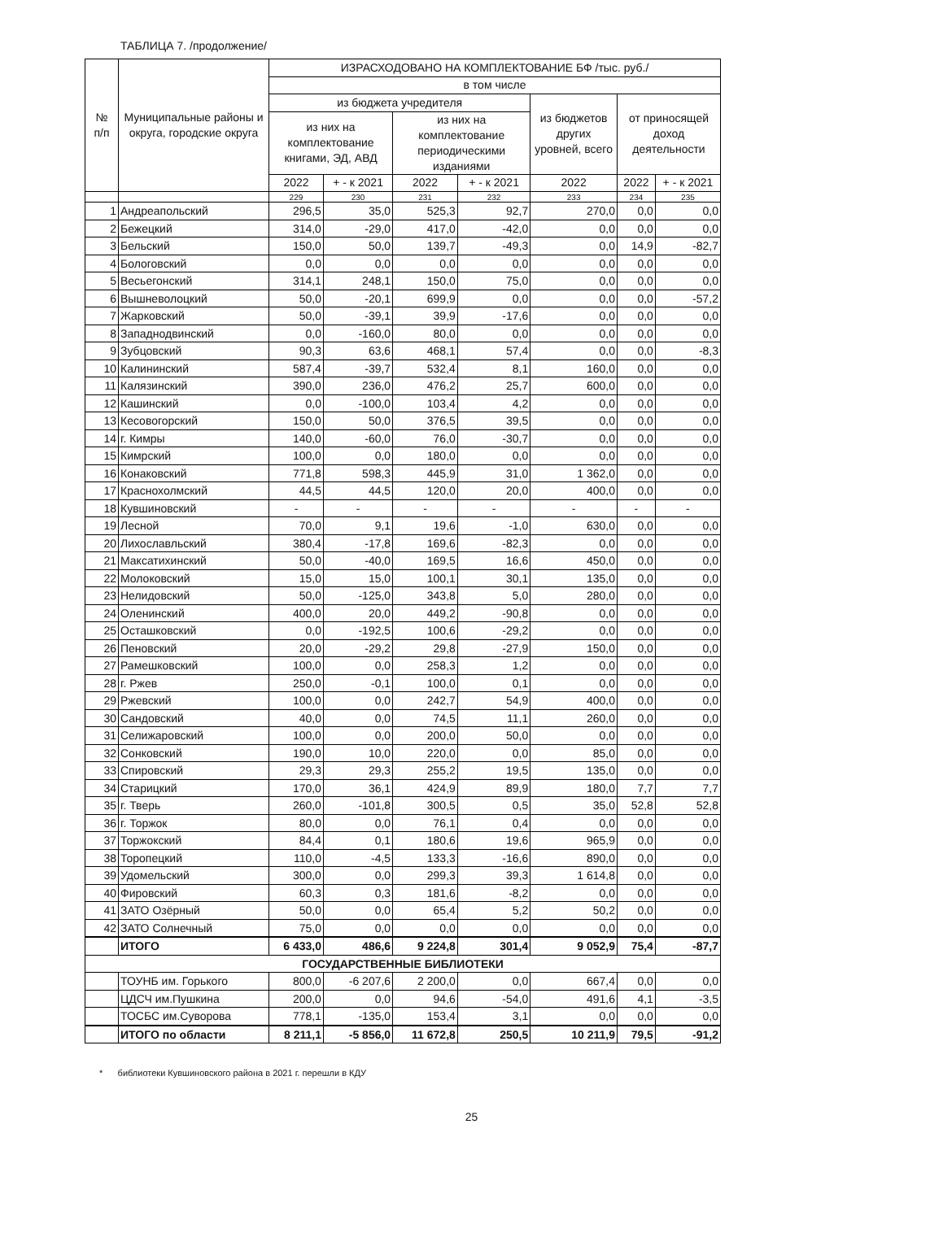ТАБЛИЦА 7. /продолжение/
| № п/п | Муниципальные районы и округа, городские округа | ИЗРАСХОДОВАНО НА КОМПЛЕКТОВАНИЕ БФ /тыс. руб./ | | | | | | |
| --- | --- | --- | --- | --- | --- | --- | --- | --- |
| | | в том числе | | | | | | |
| | | из бюджета учредителя | | | | из бюджетов других уровней, всего | от приносящей доход деятельности | |
| | | из них на комплектование книгами, ЭД, АВД | | из них на комплектование периодическими изданиями | | | | |
| | | 2022 | + - к 2021 | 2022 | + - к 2021 | 2022 | 2022 | + - к 2021 |
| | | 229 | 230 | 231 | 232 | 233 | 234 | 235 |
| 1 | Андреапольский | 296,5 | 35,0 | 525,3 | 92,7 | 270,0 | 0,0 | 0,0 |
| 2 | Бежецкий | 314,0 | -29,0 | 417,0 | -42,0 | 0,0 | 0,0 | 0,0 |
| 3 | Бельский | 150,0 | 50,0 | 139,7 | -49,3 | 0,0 | 14,9 | -82,7 |
| 4 | Бологовский | 0,0 | 0,0 | 0,0 | 0,0 | 0,0 | 0,0 | 0,0 |
| 5 | Весьегонский | 314,1 | 248,1 | 150,0 | 75,0 | 0,0 | 0,0 | 0,0 |
| 6 | Вышневолоцкий | 50,0 | -20,1 | 699,9 | 0,0 | 0,0 | 0,0 | -57,2 |
| 7 | Жарковский | 50,0 | -39,1 | 39,9 | -17,6 | 0,0 | 0,0 | 0,0 |
| 8 | Западнодвинский | 0,0 | -160,0 | 80,0 | 0,0 | 0,0 | 0,0 | 0,0 |
| 9 | Зубцовский | 90,3 | 63,6 | 468,1 | 57,4 | 0,0 | 0,0 | -8,3 |
| 10 | Калининский | 587,4 | -39,7 | 532,4 | 8,1 | 160,0 | 0,0 | 0,0 |
| 11 | Калязинский | 390,0 | 236,0 | 476,2 | 25,7 | 600,0 | 0,0 | 0,0 |
| 12 | Кашинский | 0,0 | -100,0 | 103,4 | 4,2 | 0,0 | 0,0 | 0,0 |
| 13 | Кесовогорский | 150,0 | 50,0 | 376,5 | 39,5 | 0,0 | 0,0 | 0,0 |
| 14 | г. Кимры | 140,0 | -60,0 | 76,0 | -30,7 | 0,0 | 0,0 | 0,0 |
| 15 | Кимрский | 100,0 | 0,0 | 180,0 | 0,0 | 0,0 | 0,0 | 0,0 |
| 16 | Конаковский | 771,8 | 598,3 | 445,9 | 31,0 | 1 362,0 | 0,0 | 0,0 |
| 17 | Краснохолмский | 44,5 | 44,5 | 120,0 | 20,0 | 400,0 | 0,0 | 0,0 |
| 18 | Кувшиновский | - | - | - | - | - | - | - |
| 19 | Лесной | 70,0 | 9,1 | 19,6 | -1,0 | 630,0 | 0,0 | 0,0 |
| 20 | Лихославльский | 380,4 | -17,8 | 169,6 | -82,3 | 0,0 | 0,0 | 0,0 |
| 21 | Максатихинский | 50,0 | -40,0 | 169,5 | 16,6 | 450,0 | 0,0 | 0,0 |
| 22 | Молоковский | 15,0 | 15,0 | 100,1 | 30,1 | 135,0 | 0,0 | 0,0 |
| 23 | Нелидовский | 50,0 | -125,0 | 343,8 | 5,0 | 280,0 | 0,0 | 0,0 |
| 24 | Оленинский | 400,0 | 20,0 | 449,2 | -90,8 | 0,0 | 0,0 | 0,0 |
| 25 | Осташковский | 0,0 | -192,5 | 100,6 | -29,2 | 0,0 | 0,0 | 0,0 |
| 26 | Пеновский | 20,0 | -29,2 | 29,8 | -27,9 | 150,0 | 0,0 | 0,0 |
| 27 | Рамешковский | 100,0 | 0,0 | 258,3 | 1,2 | 0,0 | 0,0 | 0,0 |
| 28 | г. Ржев | 250,0 | -0,1 | 100,0 | 0,1 | 0,0 | 0,0 | 0,0 |
| 29 | Ржевский | 100,0 | 0,0 | 242,7 | 54,9 | 400,0 | 0,0 | 0,0 |
| 30 | Сандовский | 40,0 | 0,0 | 74,5 | 11,1 | 260,0 | 0,0 | 0,0 |
| 31 | Селижаровский | 100,0 | 0,0 | 200,0 | 50,0 | 0,0 | 0,0 | 0,0 |
| 32 | Сонковский | 190,0 | 10,0 | 220,0 | 0,0 | 85,0 | 0,0 | 0,0 |
| 33 | Спировский | 29,3 | 29,3 | 255,2 | 19,5 | 135,0 | 0,0 | 0,0 |
| 34 | Старицкий | 170,0 | 36,1 | 424,9 | 89,9 | 180,0 | 7,7 | 7,7 |
| 35 | г. Тверь | 260,0 | -101,8 | 300,5 | 0,5 | 35,0 | 52,8 | 52,8 |
| 36 | г. Торжок | 80,0 | 0,0 | 76,1 | 0,4 | 0,0 | 0,0 | 0,0 |
| 37 | Торжокский | 84,4 | 0,1 | 180,6 | 19,6 | 965,9 | 0,0 | 0,0 |
| 38 | Торопецкий | 110,0 | -4,5 | 133,3 | -16,6 | 890,0 | 0,0 | 0,0 |
| 39 | Удомельский | 300,0 | 0,0 | 299,3 | 39,3 | 1 614,8 | 0,0 | 0,0 |
| 40 | Фировский | 60,3 | 0,3 | 181,6 | -8,2 | 0,0 | 0,0 | 0,0 |
| 41 | ЗАТО Озёрный | 50,0 | 0,0 | 65,4 | 5,2 | 50,2 | 0,0 | 0,0 |
| 42 | ЗАТО Солнечный | 75,0 | 0,0 | 0,0 | 0,0 | 0,0 | 0,0 | 0,0 |
| | ИТОГО | 6 433,0 | 486,6 | 9 224,8 | 301,4 | 9 052,9 | 75,4 | -87,7 |
| ГОСУДАРСТВЕННЫЕ БИБЛИОТЕКИ | | | | | | | | |
| | ТОУНБ им. Горького | 800,0 | -6 207,6 | 2 200,0 | 0,0 | 667,4 | 0,0 | 0,0 |
| | ЦДСЧ им.Пушкина | 200,0 | 0,0 | 94,6 | -54,0 | 491,6 | 4,1 | -3,5 |
| | ТОСБС им.Суворова | 778,1 | -135,0 | 153,4 | 3,1 | 0,0 | 0,0 | 0,0 |
| | ИТОГО по области | 8 211,1 | -5 856,0 | 11 672,8 | 250,5 | 10 211,9 | 79,5 | -91,2 |
* библиотеки Кувшиновского района в 2021 г. перешли в КДУ
25